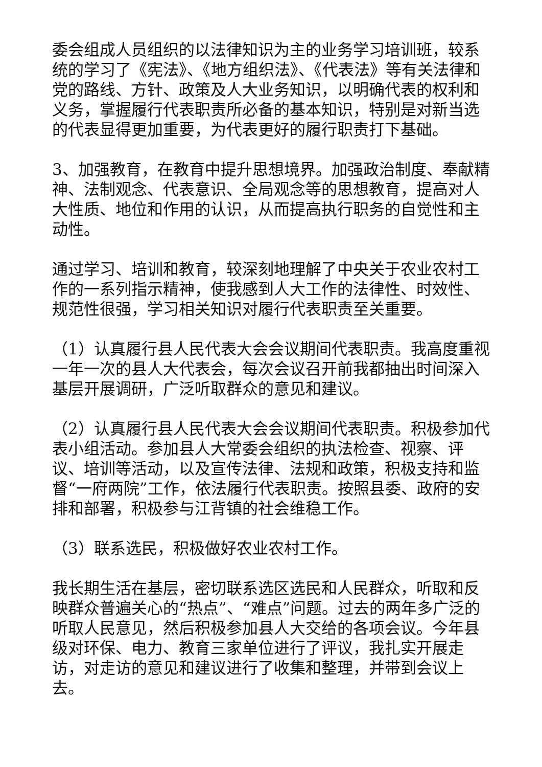委会组成人员组织的以法律知识为主的业务学习培训班，较系统的学习了《宪法》、《地方组织法》、《代表法》等有关法律和党的路线、方针、政策及人大业务知识，以明确代表的权利和义务，掌握履行代表职责所必备的基本知识，特别是对新当选的代表显得更加重要，为代表更好的履行职责打下基础。
3、加强教育，在教育中提升思想境界。加强政治制度、奉献精神、法制观念、代表意识、全局观念等的思想教育，提高对人大性质、地位和作用的认识，从而提高执行职务的自觉性和主动性。
通过学习、培训和教育，较深刻地理解了中央关于农业农村工作的一系列指示精神，使我感到人大工作的法律性、时效性、规范性很强，学习相关知识对履行代表职责至关重要。
（1）认真履行县人民代表大会会议期间代表职责。我高度重视一年一次的县人大代表会，每次会议召开前我都抽出时间深入基层开展调研，广泛听取群众的意见和建议。
（2）认真履行县人民代表大会会议期间代表职责。积极参加代表小组活动。参加县人大常委会组织的执法检查、视察、评议、培训等活动，以及宣传法律、法规和政策，积极支持和监督“一府两院”工作，依法履行代表职责。按照县委、政府的安排和部署，积极参与江背镇的社会维稳工作。
（3）联系选民，积极做好农业农村工作。
我长期生活在基层，密切联系选区选民和人民群众，听取和反映群众普遍关心的“热点”、“难点”问题。过去的两年多广泛的听取人民意见，然后积极参加县人大交给的各项会议。今年县级对环保、电力、教育三家单位进行了评议，我扎实开展走访，对走访的意见和建议进行了收集和整理，并带到会议上去。